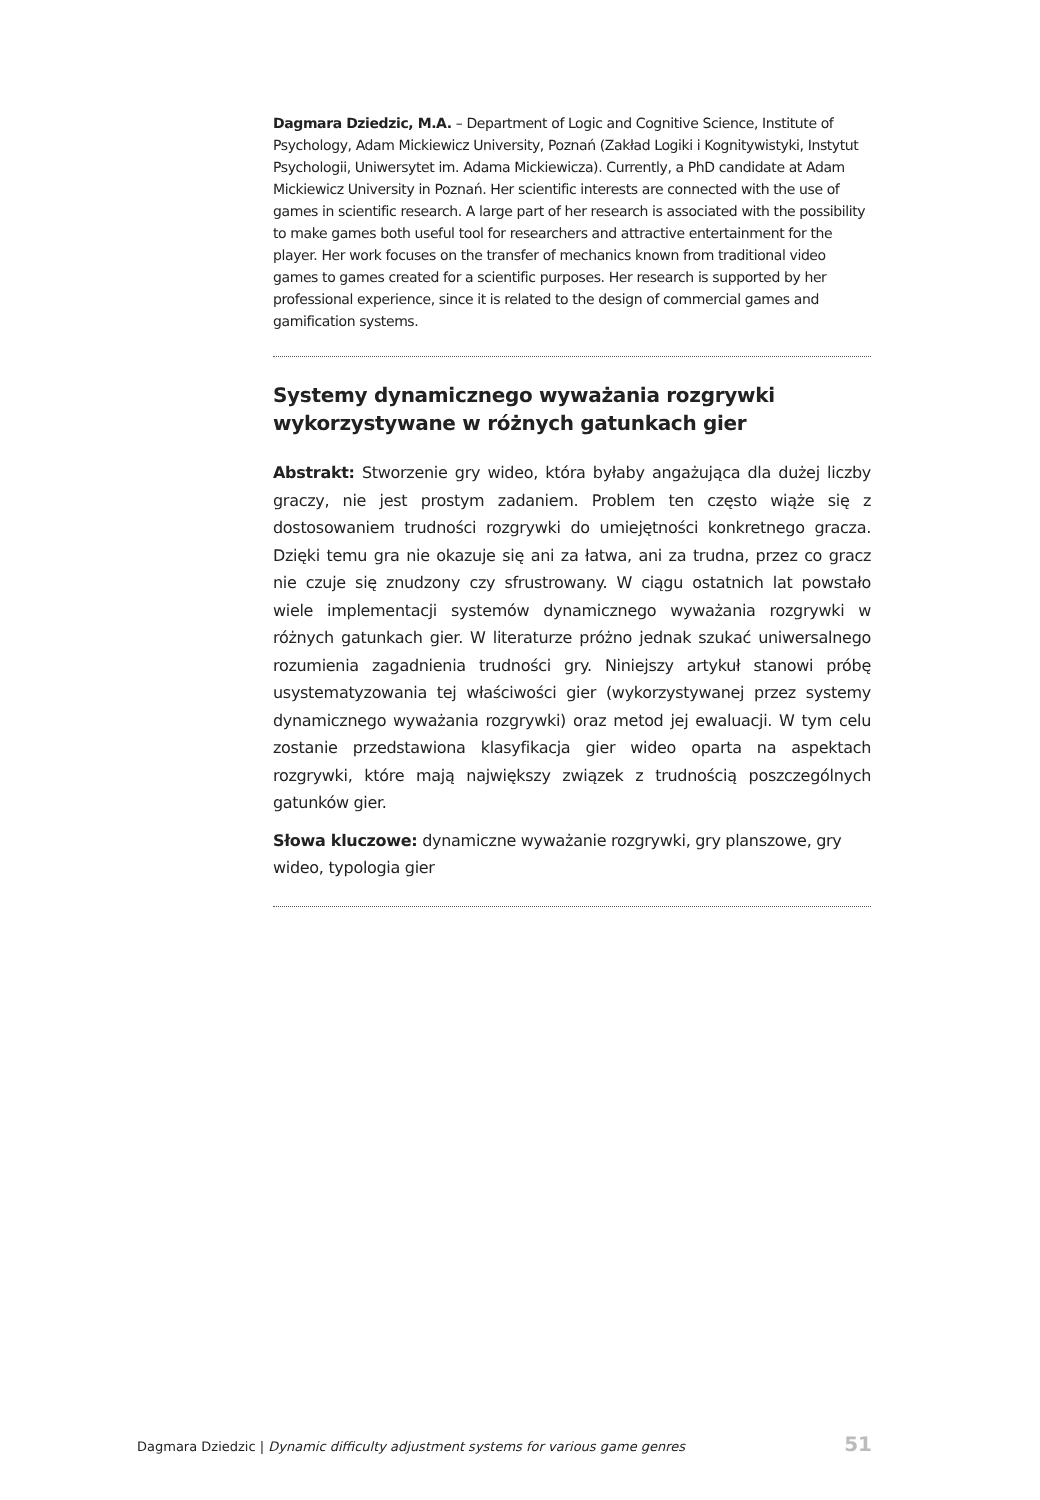Dagmara Dziedzic, M.A. – Department of Logic and Cognitive Science, Institute of Psychology, Adam Mickiewicz University, Poznań (Zakład Logiki i Kognitywistyki, Instytut Psychologii, Uniwersytet im. Adama Mickiewicza). Currently, a PhD candidate at Adam Mickiewicz University in Poznań. Her scientific interests are connected with the use of games in scientific research. A large part of her research is associated with the possibility to make games both useful tool for researchers and attractive entertainment for the player. Her work focuses on the transfer of mechanics known from traditional video games to games created for a scientific purposes. Her research is supported by her professional experience, since it is related to the design of commercial games and gamification systems.
Systemy dynamicznego wyważania rozgrywki wykorzystywane w różnych gatunkach gier
Abstrakt: Stworzenie gry wideo, która byłaby angażująca dla dużej liczby graczy, nie jest prostym zadaniem. Problem ten często wiąże się z dostosowaniem trudności rozgrywki do umiejętności konkretnego gracza. Dzięki temu gra nie okazuje się ani za łatwa, ani za trudna, przez co gracz nie czuje się znudzony czy sfrustrowany. W ciągu ostatnich lat powstało wiele implementacji systemów dynamicznego wyważania rozgrywki w różnych gatunkach gier. W literaturze próżno jednak szukać uniwersalnego rozumienia zagadnienia trudności gry. Niniejszy artykuł stanowi próbę usystematyzowania tej właściwości gier (wykorzystywanej przez systemy dynamicznego wyważania rozgrywki) oraz metod jej ewaluacji. W tym celu zostanie przedstawiona klasyfikacja gier wideo oparta na aspektach rozgrywki, które mają największy związek z trudnością poszczególnych gatunków gier.
Słowa kluczowe: dynamiczne wyważanie rozgrywki, gry planszowe, gry wideo, typologia gier
Dagmara Dziedzic | Dynamic difficulty adjustment systems for various game genres 51